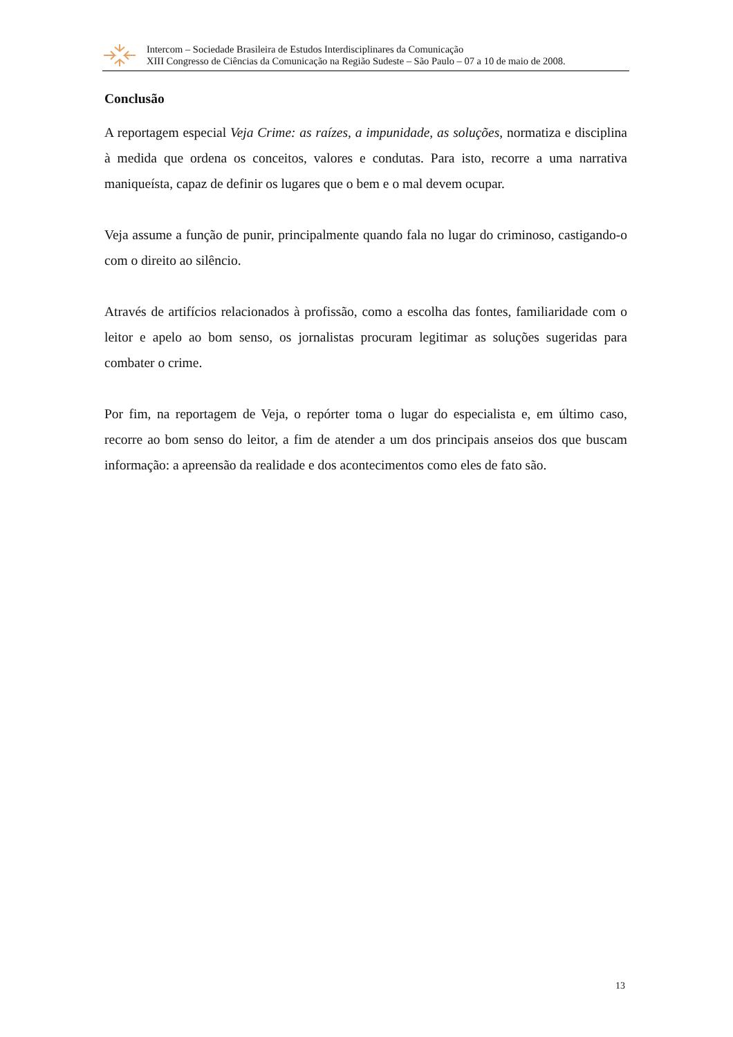Intercom – Sociedade Brasileira de Estudos Interdisciplinares da Comunicação
XIII Congresso de Ciências da Comunicação na Região Sudeste – São Paulo – 07 a 10 de maio de 2008.
Conclusão
A reportagem especial Veja Crime: as raízes, a impunidade, as soluções, normatiza e disciplina à medida que ordena os conceitos, valores e condutas. Para isto, recorre a uma narrativa maniqueísta, capaz de definir os lugares que o bem e o mal devem ocupar.
Veja assume a função de punir, principalmente quando fala no lugar do criminoso, castigando-o com o direito ao silêncio.
Através de artifícios relacionados à profissão, como a escolha das fontes, familiaridade com o leitor e apelo ao bom senso, os jornalistas procuram legitimar as soluções sugeridas para combater o crime.
Por fim, na reportagem de Veja, o repórter toma o lugar do especialista e, em último caso, recorre ao bom senso do leitor, a fim de atender a um dos principais anseios dos que buscam informação: a apreensão da realidade e dos acontecimentos como eles de fato são.
13